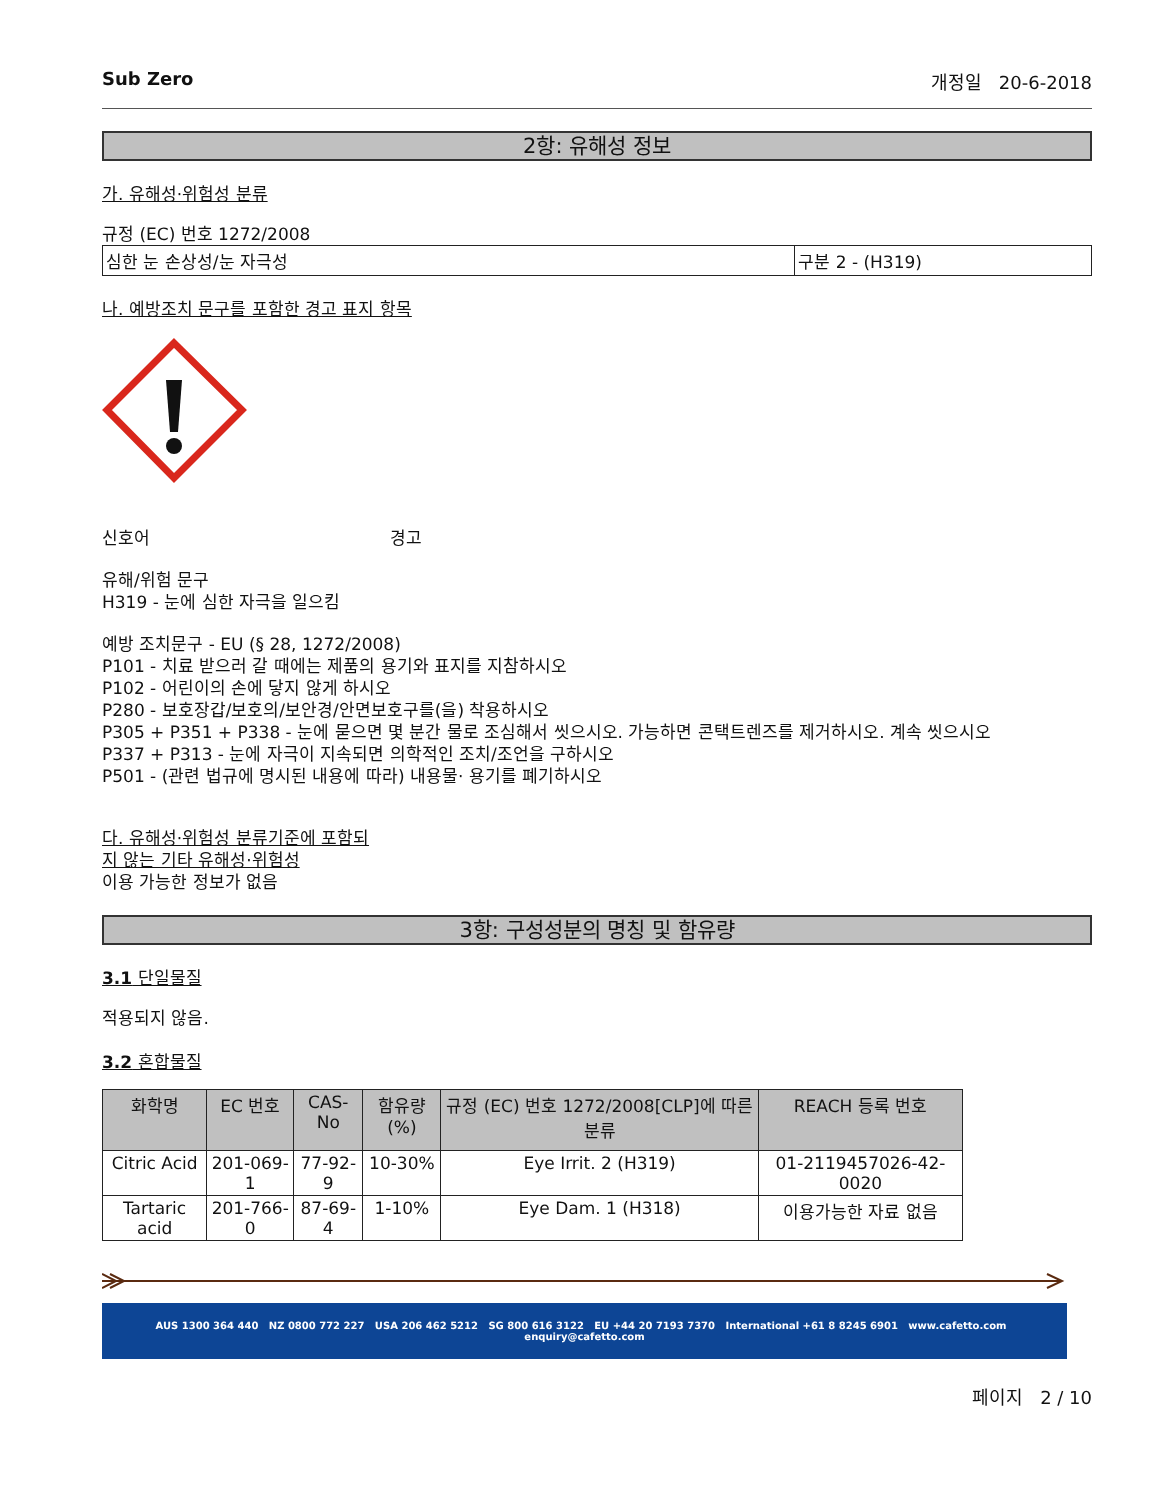Sub Zero 개정일 20-6-2018
2항: 유해성 정보
가. 유해성·위험성 분류
규정 (EC) 번호 1272/2008
| 심한 눈 손상성/눈 자극성 | 구분 2 - (H319) |
나. 예방조치 문구를 포함한 경고 표지 항목
신호어 경고
유해/위험 문구
H319 - 눈에 심한 자극을 일으킴
예방 조치문구 - EU (§ 28, 1272/2008)
P101 - 치료 받으러 갈 때에는 제품의 용기와 표지를 지참하시오
P102 - 어린이의 손에 닿지 않게 하시오
P280 - 보호장갑/보호의/보안경/안면보호구를(을) 착용하시오
P305 + P351 + P338 - 눈에 묻으면 몇 분간 물로 조심해서 씻으시오. 가능하면 콘택트렌즈를 제거하시오. 계속 씻으시오
P337 + P313 - 눈에 자극이 지속되면 의학적인 조치/조언을 구하시오
P501 - (관련 법규에 명시된 내용에 따라) 내용물· 용기를 폐기하시오
다. 유해성·위험성 분류기준에 포함되지 않는 기타 유해성·위험성
이용 가능한 정보가 없음
3항: 구성성분의 명칭 및 함유량
3.1 단일물질
적용되지 않음.
3.2 혼합물질
| 화학명 | EC 번호 | CAS-No | 함유량(%) | 규정 (EC) 번호 1272/2008[CLP]에 따른 분류 | REACH 등록 번호 |
| --- | --- | --- | --- | --- | --- |
| Citric Acid | 201-069-1 | 77-92-9 | 10-30% | Eye Irrit. 2 (H319) | 01-2119457026-42-0020 |
| Tartaric acid | 201-766-0 | 87-69-4 | 1-10% | Eye Dam. 1 (H318) | 이용가능한 자료 없음 |
AUS 1300 364 440 NZ 0800 772 227 USA 206 462 5212 SG 800 616 3122 EU +44 20 7193 7370 International +61 8 8245 6901 www.cafetto.com enquiry@cafetto.com
페이지 2 / 10